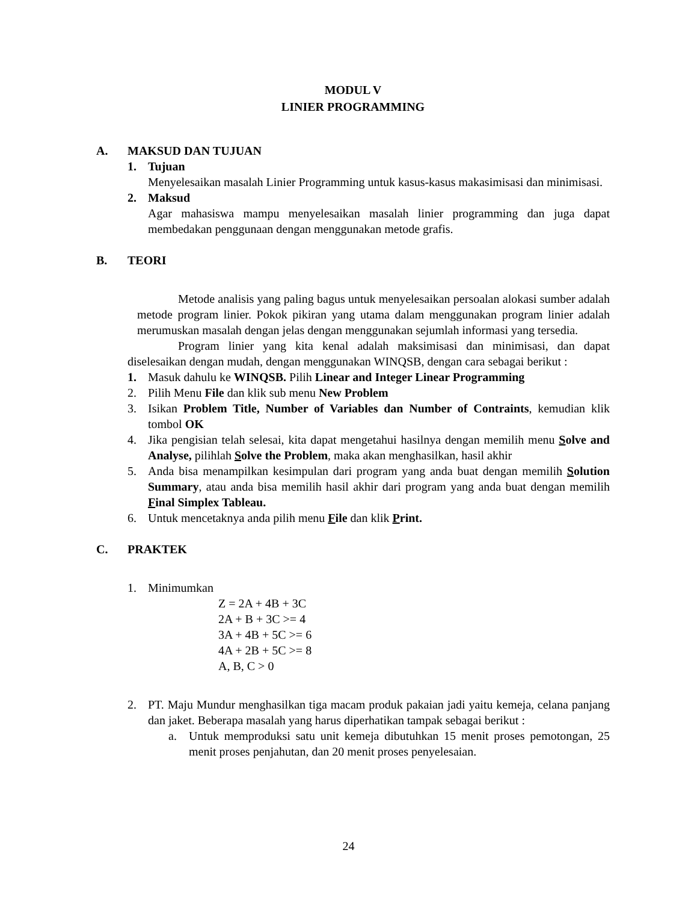MODUL V
LINIER PROGRAMMING
A. MAKSUD DAN TUJUAN
1. Tujuan
Menyelesaikan masalah Linier Programming untuk kasus-kasus makasimisasi dan minimisasi.
2. Maksud
Agar mahasiswa mampu menyelesaikan masalah linier programming dan juga dapat membedakan penggunaan dengan menggunakan metode grafis.
B. TEORI
Metode analisis yang paling bagus untuk menyelesaikan persoalan alokasi sumber adalah metode program linier. Pokok pikiran yang utama dalam menggunakan program linier adalah merumuskan masalah dengan jelas dengan menggunakan sejumlah informasi yang tersedia.
Program linier yang kita kenal adalah maksimisasi dan minimisasi, dan dapat diselesaikan dengan mudah, dengan menggunakan WINQSB, dengan cara sebagai berikut :
1. Masuk dahulu ke WINQSB. Pilih Linear and Integer Linear Programming
2. Pilih Menu File dan klik sub menu New Problem
3. Isikan Problem Title, Number of Variables dan Number of Contraints, kemudian klik tombol OK
4. Jika pengisian telah selesai, kita dapat mengetahui hasilnya dengan memilih menu Solve and Analyse, pilihlah Solve the Problem, maka akan menghasilkan, hasil akhir
5. Anda bisa menampilkan kesimpulan dari program yang anda buat dengan memilih Solution Summary, atau anda bisa memilih hasil akhir dari program yang anda buat dengan memilih Final Simplex Tableau.
6. Untuk mencetaknya anda pilih menu File dan klik Print.
C. PRAKTEK
1. Minimumkan
Z = 2A + 4B + 3C
2A + B + 3C >= 4
3A + 4B + 5C >= 6
4A + 2B + 5C >= 8
A, B, C > 0
2. PT. Maju Mundur menghasilkan tiga macam produk pakaian jadi yaitu kemeja, celana panjang dan jaket. Beberapa masalah yang harus diperhatikan tampak sebagai berikut :
a. Untuk memproduksi satu unit kemeja dibutuhkan 15 menit proses pemotongan, 25 menit proses penjahutan, dan 20 menit proses penyelesaian.
24